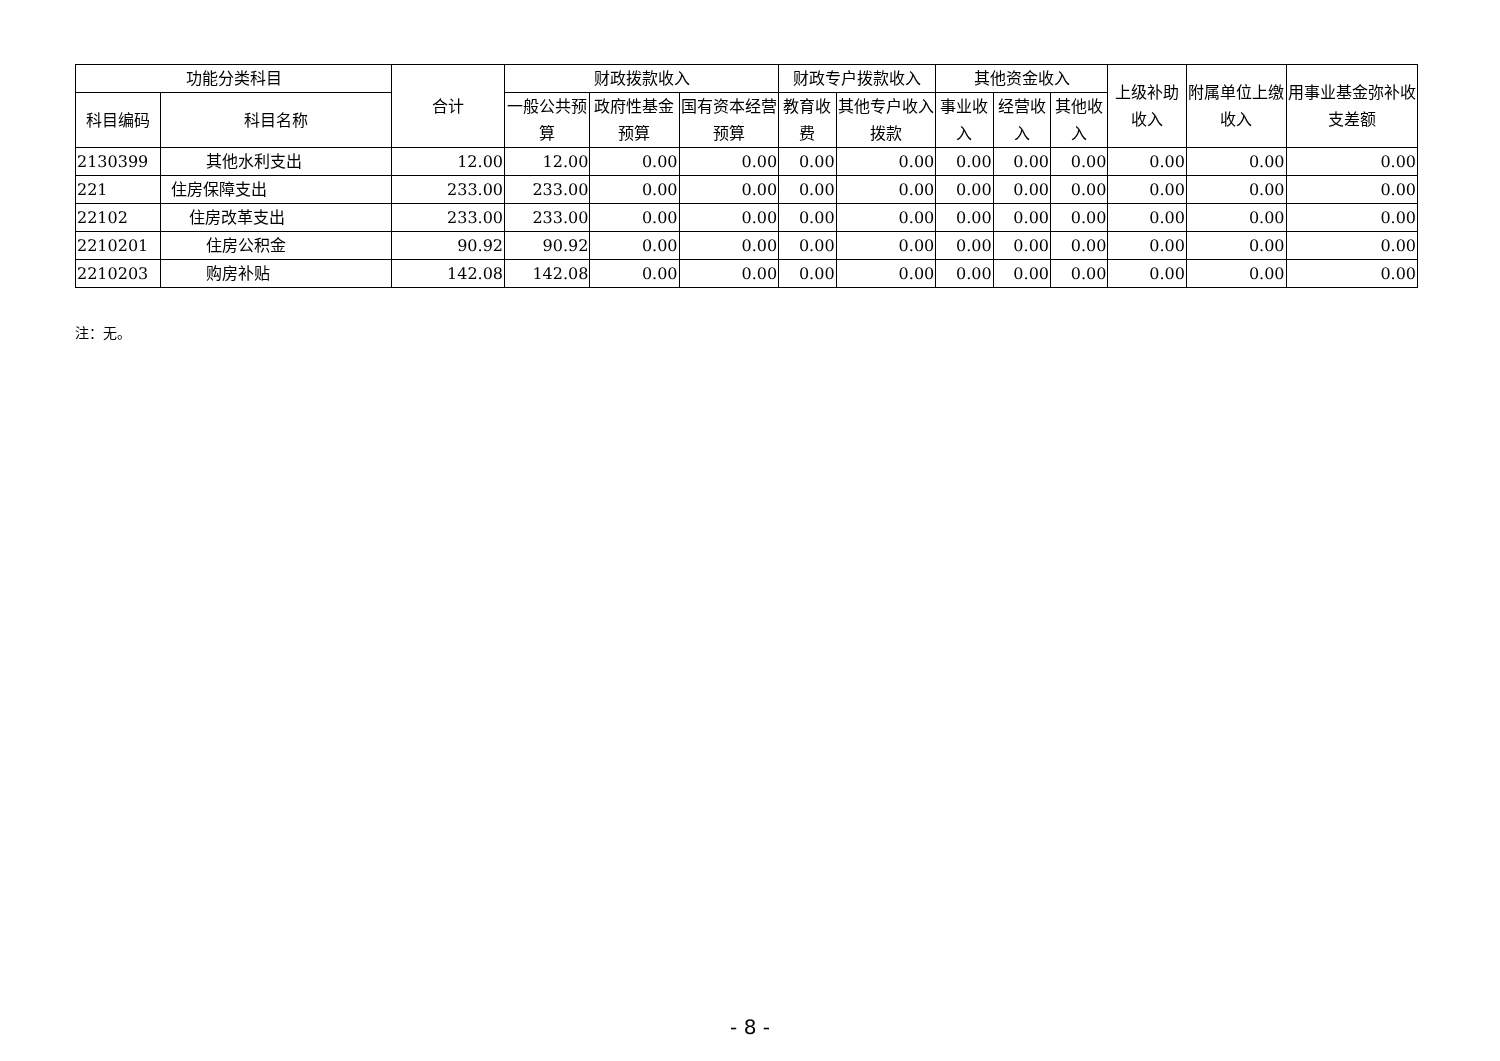| 功能分类科目 | | 合计 | 财政拨款收入 | | | 财政专户拨款收入 | | 其他资金收入 | | | 上级补助收入 | 附属单位上缴收入 | 用事业基金弥补收支差额 |
| --- | --- | --- | --- | --- | --- | --- | --- | --- | --- | --- | --- | --- | --- |
| 科目编码 | 科目名称 | | 一般公共预算 | 政府性基金预算 | 国有资本经营预算 | 教育收费 | 其他专户收入拨款 | 事业收入 | 经营收入 | 其他收入 | | | |
| 2130399 | 其他水利支出 | 12.00 | 12.00 | 0.00 | 0.00 | 0.00 | 0.00 | 0.00 | 0.00 | 0.00 | 0.00 | 0.00 | 0.00 |
| 221 | 住房保障支出 | 233.00 | 233.00 | 0.00 | 0.00 | 0.00 | 0.00 | 0.00 | 0.00 | 0.00 | 0.00 | 0.00 | 0.00 |
| 22102 | 住房改革支出 | 233.00 | 233.00 | 0.00 | 0.00 | 0.00 | 0.00 | 0.00 | 0.00 | 0.00 | 0.00 | 0.00 | 0.00 |
| 2210201 | 住房公积金 | 90.92 | 90.92 | 0.00 | 0.00 | 0.00 | 0.00 | 0.00 | 0.00 | 0.00 | 0.00 | 0.00 | 0.00 |
| 2210203 | 购房补贴 | 142.08 | 142.08 | 0.00 | 0.00 | 0.00 | 0.00 | 0.00 | 0.00 | 0.00 | 0.00 | 0.00 | 0.00 |
注：无。
- 8 -